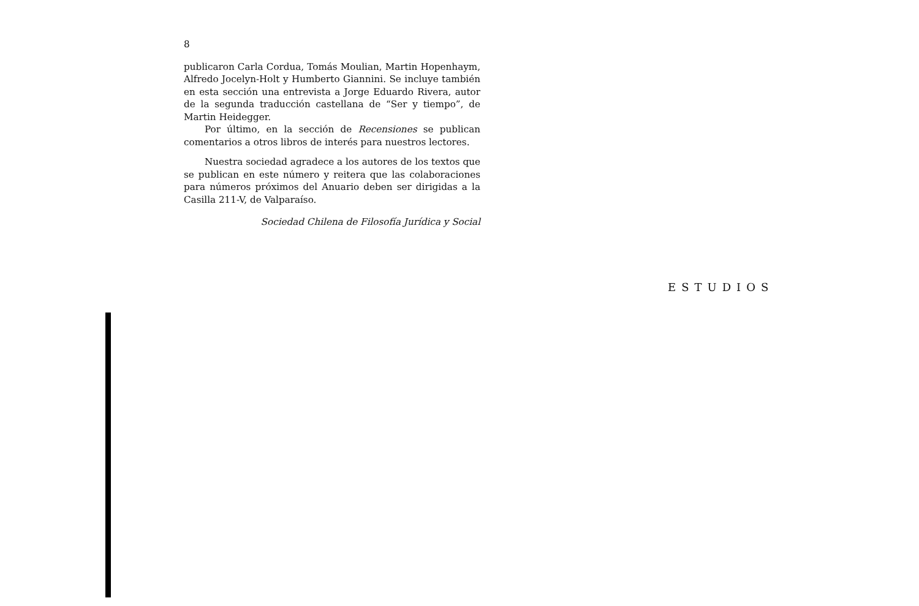8
publicaron Carla Cordua, Tomás Moulian, Martin Hopenhaym, Alfredo Jocelyn-Holt y Humberto Giannini. Se incluye también en esta sección una entrevista a Jorge Eduardo Rivera, autor de la segunda traducción castellana de “Ser y tiempo”, de Martin Heidegger.
Por último, en la sección de Recensiones se publican comentarios a otros libros de interés para nuestros lectores.
Nuestra sociedad agradece a los autores de los textos que se publican en este número y reitera que las colaboraciones para números próximos del Anuario deben ser dirigidas a la Casilla 211-V, de Valparaíso.
Sociedad Chilena de Filosofía Jurídica y Social
ESTUDIOS